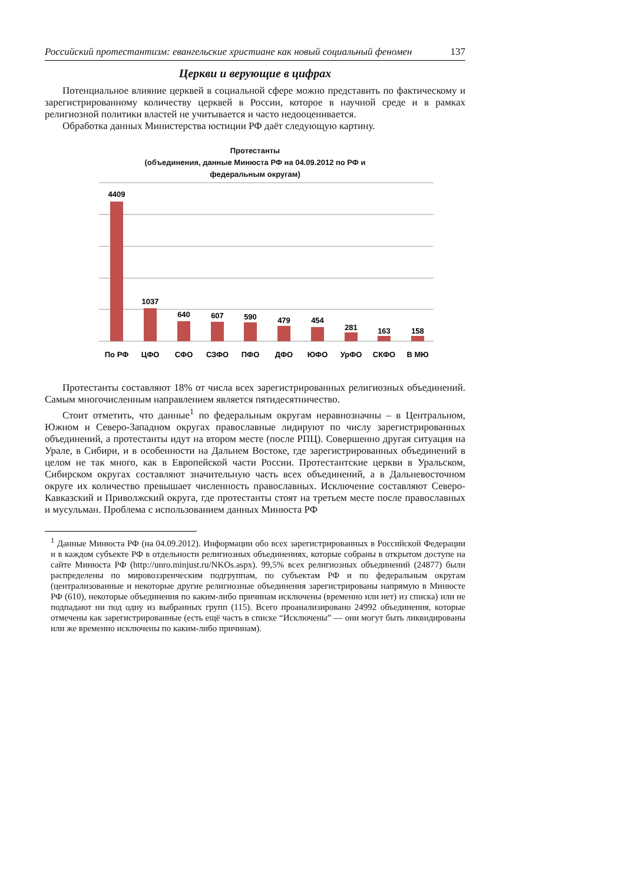Российский протестантизм: евангельские христиане как новый социальный феномен 137
Церкви и верующие в цифрах
Потенциальное влияние церквей в социальной сфере можно представить по фактическому и зарегистрированному количеству церквей в России, которое в научной среде и в рамках религиозной политики властей не учитывается и часто недооценивается.
Обработка данных Министерства юстиции РФ даёт следующую картину.
Протестанты
(объединения, данные Минюста РФ на 04.09.2012 по РФ и
федеральным округам)
4409
1037
640
607
590
479
454
281
163
158
По РФ
ЦФО
СФО
СЗФО
ПФО
ДФО
ЮФО
УрФО
СКФО
В МЮ
Протестанты составляют 18% от числа всех зарегистрированных религиозных объединений. Самым многочисленным направлением является пятидесятничество.
Стоит отметить, что данные<sup>1</sup> по федеральным округам неравнозначны – в Центральном, Южном и Северо-Западном округах православные лидируют по числу зарегистрированных объединений, а протестанты идут на втором месте (после РПЦ). Совершенно другая ситуация на Урале, в Сибири, и в особенности на Дальнем Востоке, где зарегистрированных объединений в целом не так много, как в Европейской части России. Протестантские церкви в Уральском, Сибирском округах составляют значительную часть всех объединений, а в Дальневосточном округе их количество превышает численность православных. Исключение составляют Северо-Кавказский и Приволжский округа, где протестанты стоят на третьем месте после православных и мусульман. Проблема с использованием данных Минюста РФ
<sup>1</sup> Данные Минюста РФ (на 04.09.2012). Информации обо всех зарегистрированных в Российской Федерации и в каждом субъекте РФ в отдельности религиозных объединениях, которые собраны в открытом доступе на сайте Минюста РФ (http://unro.minjust.ru/NKOs.aspx). 99,5% всех религиозных объединений (24877) были распределены по мировоззренческим подгруппам, по субъектам РФ и по федеральным округам (централизованные и некоторые другие религиозные объединения зарегистрированы напрямую в Минюсте РФ (610), некоторые объединения по каким-либо причинам исключены (временно или нет) из списка) или не подпадают ни под одну из выбранных групп (115). Всего проанализировано 24992 объединения, которые отмечены как зарегистрированные (есть ещё часть в списке “Исключены” — они могут быть ликвидированы или же временно исключены по каким-либо причинам).